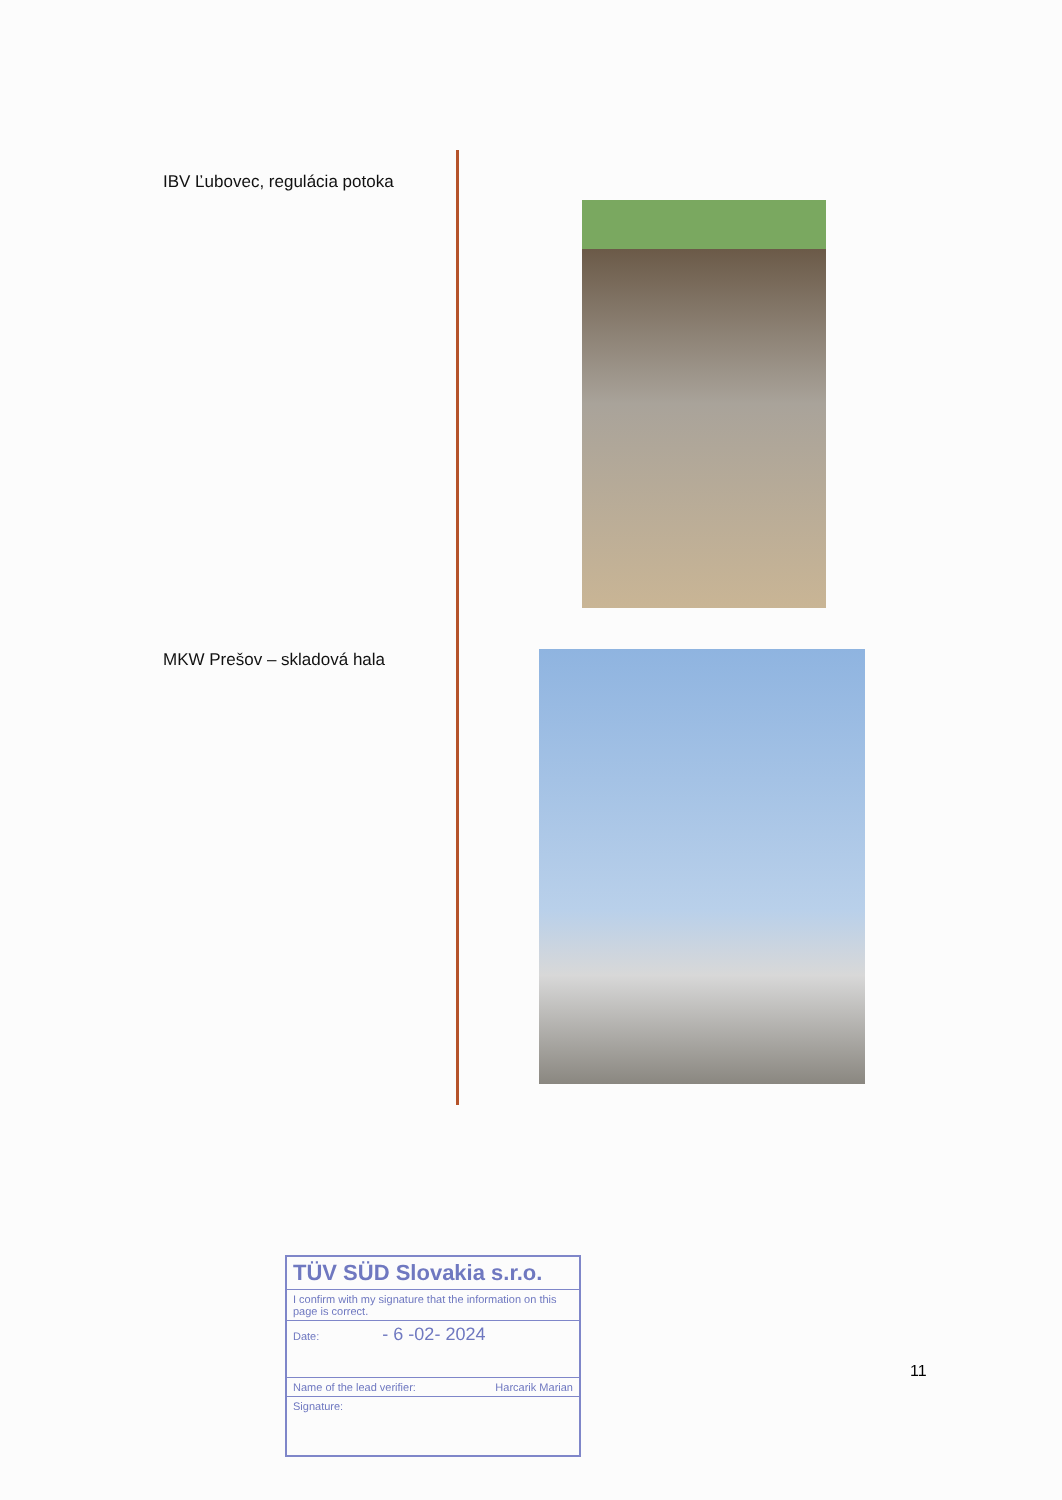IBV Ľubovec, regulácia potoka
MKW Prešov – skladová hala
TÜV SÜD Slovakia s.r.o.
I confirm with my signature that the information on this page is correct.
Date: - 6 -02- 2024
Name of the lead verifier: Harcarik Marian
Signature:
11